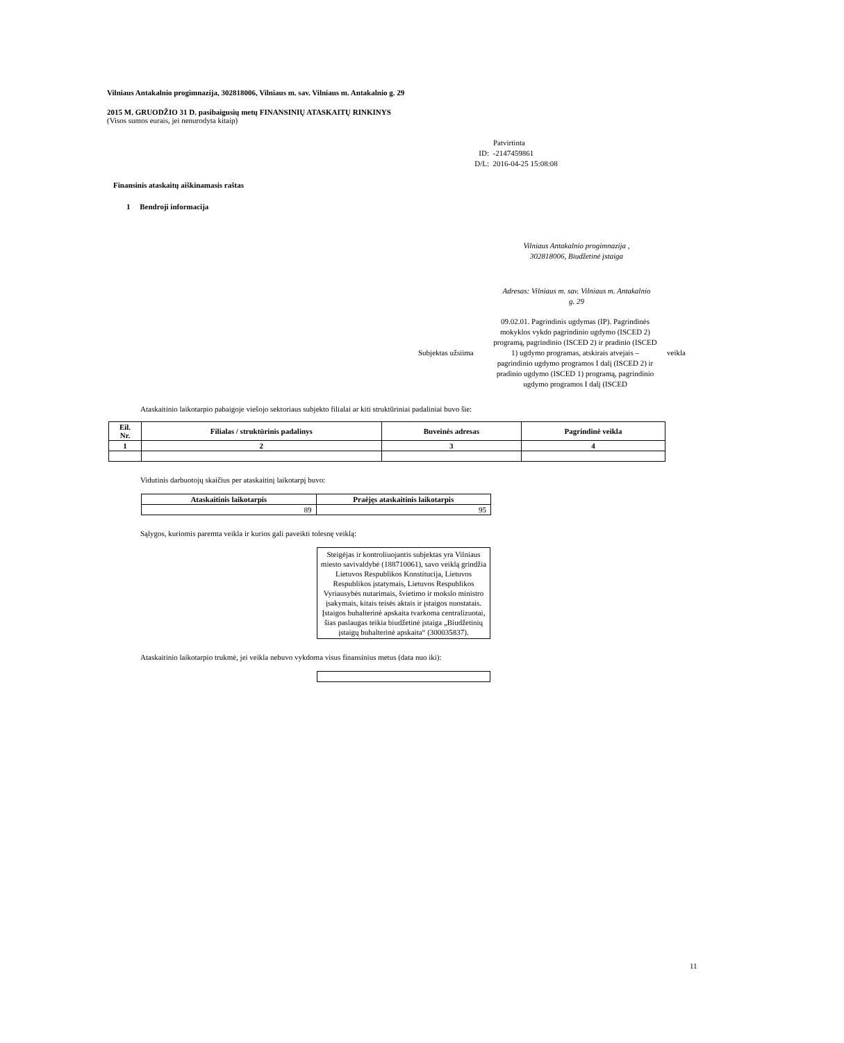Vilniaus Antakalnio progimnazija, 302818006, Vilniaus m. sav. Vilniaus m. Antakalnio g. 29
2015 M. GRUODŽIO 31 D. pasibaigusių metų FINANSINIŲ ATASKAITŲ RINKINYS
(Visos sumos eurais, jei nenurodyta kitaip)
Patvirtinta
ID: -2147459861
D/L: 2016-04-25 15:08:08
Finansinis ataskaitų aiškinamasis raštas
1 Bendroji informacija
Vilniaus Antakalnio progimnazija , 302818006, Biudžetinė įstaiga
Adresas: Vilniaus m. sav. Vilniaus m. Antakalnio g. 29
Subjektas užsiima 09.02.01. Pagrindinis ugdymas (IP). Pagrindinės mokyklos vykdo pagrindinio ugdymo (ISCED 2) programą, pagrindinio (ISCED 2) ir pradinio (ISCED 1) ugdymo programas, atskirais atvejais – pagrindinio ugdymo programos I dalį (ISCED 2) ir pradinio ugdymo (ISCED 1) programą, pagrindinio ugdymo programos I dalį (ISCED veikla
Ataskaitinio laikotarpio pabaigoje viešojo sektoriaus subjekto filialai ar kiti struktūriniai padaliniai buvo šie:
| Eil. Nr. | Filialas / struktūrinis padalinys | Buveinės adresas | Pagrindinė veikla |
| --- | --- | --- | --- |
| 1 | 2 | 3 | 4 |
Vidutinis darbuotojų skaičius per ataskaitinį laikotarpį buvo:
| Ataskaitinis laikotarpis | Praėjęs ataskaitinis laikotarpis |
| --- | --- |
| 89 | 95 |
Sąlygos, kuriomis paremta veikla ir kurios gali paveikti tolesnę veiklą:
Steigėjas ir kontroliuojantis subjektas yra Vilniaus miesto savivaldybė (188710061), savo veiklą grindžia Lietuvos Respublikos Konstitucija, Lietuvos Respublikos įstatymais, Lietuvos Respublikos Vyriausybės nutarimais, švietimo ir mokslo ministro įsakymais, kitais teisės aktais ir įstaigos nuostatais. Įstaigos buhalterinė apskaita tvarkoma centralizuotai, šias paslaugas teikia biudžetinė įstaiga „Biudžetinių įstaigų buhalterinė apskaita“ (300035837).
Ataskaitinio laikotarpio trukmė, jei veikla nebuvo vykdoma visus finansinius metus (data nuo iki):
11